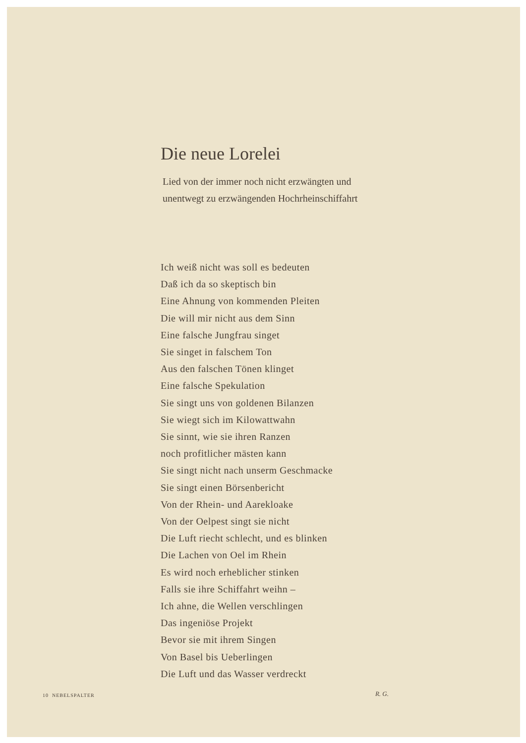Die neue Lorelei
Lied von der immer noch nicht erzwängten und
unentwegt zu erzwängenden Hochrheinschiffahrt
Ich weiß nicht was soll es bedeuten
Daß ich da so skeptisch bin
Eine Ahnung von kommenden Pleiten
Die will mir nicht aus dem Sinn
Eine falsche Jungfrau singet
Sie singet in falschem Ton
Aus den falschen Tönen klinget
Eine falsche Spekulation
Sie singt uns von goldenen Bilanzen
Sie wiegt sich im Kilowattwahn
Sie sinnt, wie sie ihren Ranzen
noch profitlicher mästen kann
Sie singt nicht nach unserm Geschmacke
Sie singt einen Börsenbericht
Von der Rhein- und Aarekloake
Von der Oelpest singt sie nicht
Die Luft riecht schlecht, und es blinken
Die Lachen von Oel im Rhein
Es wird noch erheblicher stinken
Falls sie ihre Schiffahrt weihn –
Ich ahne, die Wellen verschlingen
Das ingeniöse Projekt
Bevor sie mit ihrem Singen
Von Basel bis Ueberlingen
Die Luft und das Wasser verdreckt
R. G.
10 NEBELSPALTER